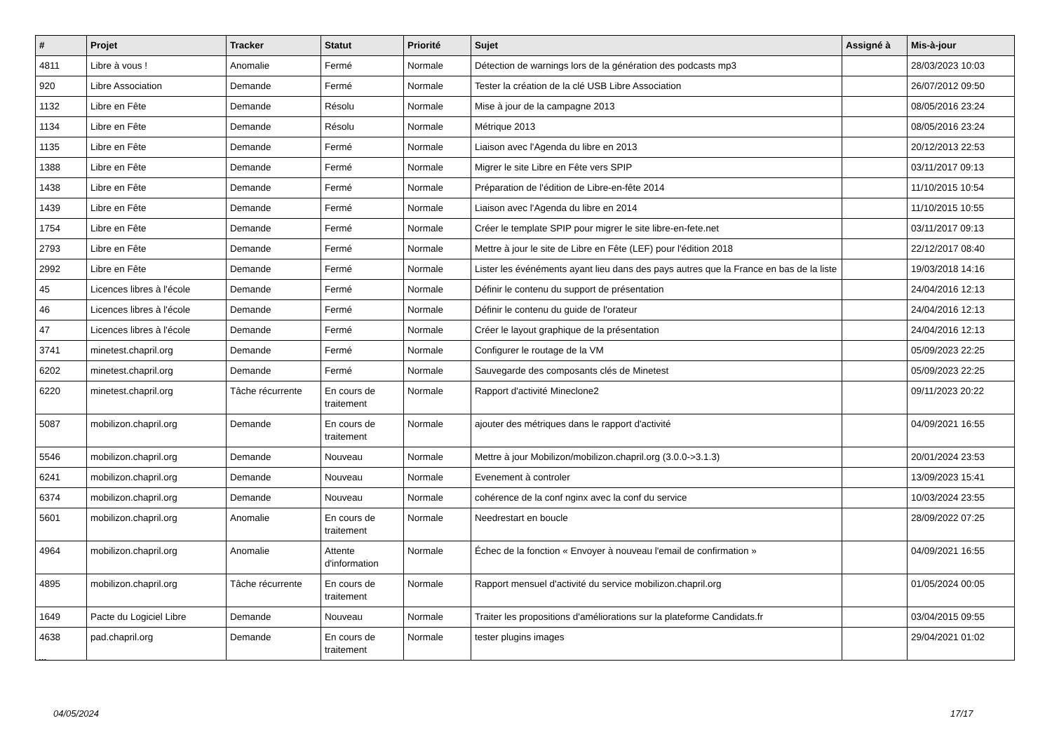| # | Projet | Tracker | Statut | Priorité | Sujet | Assigné à | Mis-à-jour |
| --- | --- | --- | --- | --- | --- | --- | --- |
| 4811 | Libre à vous ! | Anomalie | Fermé | Normale | Détection de warnings lors de la génération des podcasts mp3 | | 28/03/2023 10:03 |
| 920 | Libre Association | Demande | Fermé | Normale | Tester la création de la clé USB Libre Association | | 26/07/2012 09:50 |
| 1132 | Libre en Fête | Demande | Résolu | Normale | Mise à jour de la campagne 2013 | | 08/05/2016 23:24 |
| 1134 | Libre en Fête | Demande | Résolu | Normale | Métrique 2013 | | 08/05/2016 23:24 |
| 1135 | Libre en Fête | Demande | Fermé | Normale | Liaison avec l'Agenda du libre en 2013 | | 20/12/2013 22:53 |
| 1388 | Libre en Fête | Demande | Fermé | Normale | Migrer le site Libre en Fête vers SPIP | | 03/11/2017 09:13 |
| 1438 | Libre en Fête | Demande | Fermé | Normale | Préparation de l'édition de Libre-en-fête 2014 | | 11/10/2015 10:54 |
| 1439 | Libre en Fête | Demande | Fermé | Normale | Liaison avec l'Agenda du libre en 2014 | | 11/10/2015 10:55 |
| 1754 | Libre en Fête | Demande | Fermé | Normale | Créer le template SPIP pour migrer le site libre-en-fete.net | | 03/11/2017 09:13 |
| 2793 | Libre en Fête | Demande | Fermé | Normale | Mettre à jour le site de Libre en Fête (LEF) pour l'édition 2018 | | 22/12/2017 08:40 |
| 2992 | Libre en Fête | Demande | Fermé | Normale | Lister les événéments ayant lieu dans des pays autres que la France en bas de la liste | | 19/03/2018 14:16 |
| 45 | Licences libres à l'école | Demande | Fermé | Normale | Définir le contenu du support de présentation | | 24/04/2016 12:13 |
| 46 | Licences libres à l'école | Demande | Fermé | Normale | Définir le contenu du guide de l'orateur | | 24/04/2016 12:13 |
| 47 | Licences libres à l'école | Demande | Fermé | Normale | Créer le layout graphique de la présentation | | 24/04/2016 12:13 |
| 3741 | minetest.chapril.org | Demande | Fermé | Normale | Configurer le routage de la VM | | 05/09/2023 22:25 |
| 6202 | minetest.chapril.org | Demande | Fermé | Normale | Sauvegarde des composants clés de Minetest | | 05/09/2023 22:25 |
| 6220 | minetest.chapril.org | Tâche récurrente | En cours de traitement | Normale | Rapport d'activité Mineclone2 | | 09/11/2023 20:22 |
| 5087 | mobilizon.chapril.org | Demande | En cours de traitement | Normale | ajouter des métriques dans le rapport d'activité | | 04/09/2021 16:55 |
| 5546 | mobilizon.chapril.org | Demande | Nouveau | Normale | Mettre à jour Mobilizon/mobilizon.chapril.org (3.0.0->3.1.3) | | 20/01/2024 23:53 |
| 6241 | mobilizon.chapril.org | Demande | Nouveau | Normale | Evenement à controler | | 13/09/2023 15:41 |
| 6374 | mobilizon.chapril.org | Demande | Nouveau | Normale | cohérence de la conf nginx avec la conf du service | | 10/03/2024 23:55 |
| 5601 | mobilizon.chapril.org | Anomalie | En cours de traitement | Normale | Needrestart en boucle | | 28/09/2022 07:25 |
| 4964 | mobilizon.chapril.org | Anomalie | Attente d'information | Normale | Échec de la fonction « Envoyer à nouveau l'email de confirmation » | | 04/09/2021 16:55 |
| 4895 | mobilizon.chapril.org | Tâche récurrente | En cours de traitement | Normale | Rapport mensuel d'activité du service mobilizon.chapril.org | | 01/05/2024 00:05 |
| 1649 | Pacte du Logiciel Libre | Demande | Nouveau | Normale | Traiter les propositions d'améliorations sur la plateforme Candidats.fr | | 03/04/2015 09:55 |
| 4638 | pad.chapril.org | Demande | En cours de traitement | Normale | tester plugins images | | 29/04/2021 01:02 |
...
04/05/2024 17/17